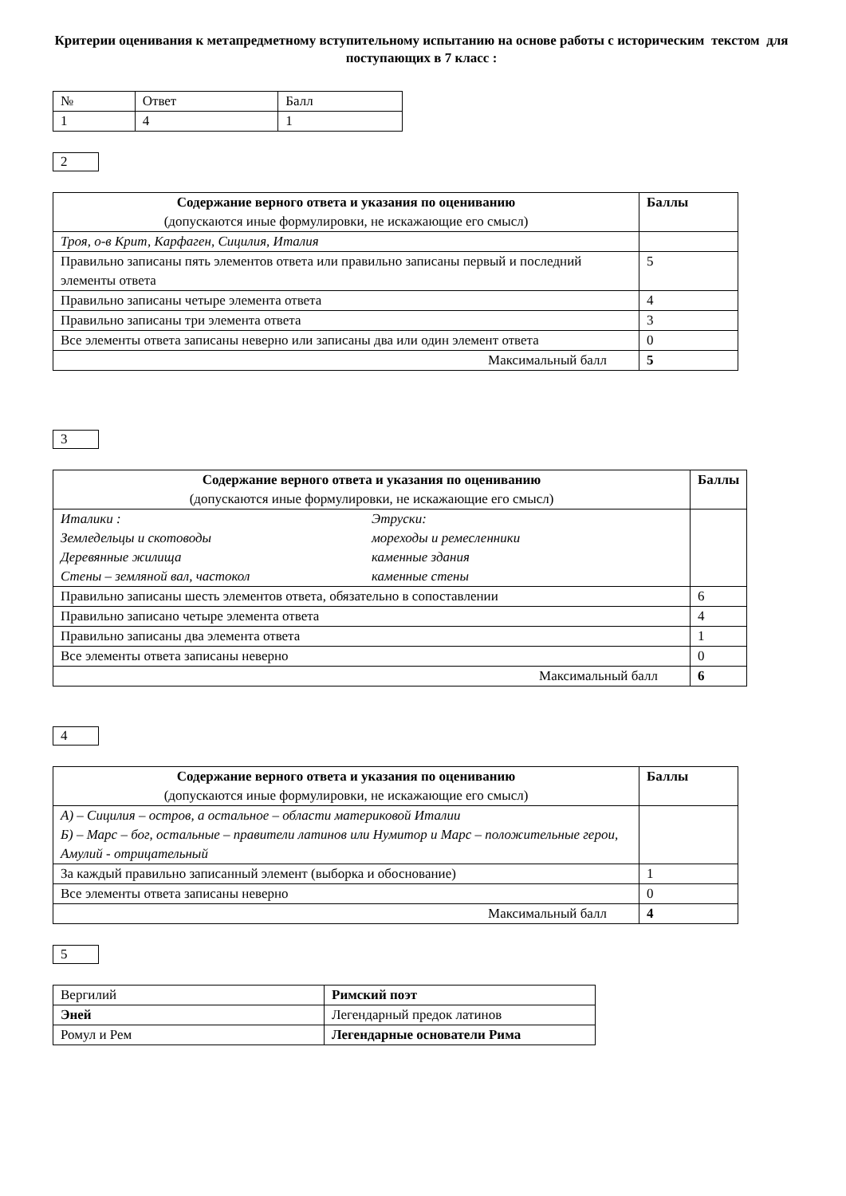Критерии оценивания к метапредметному вступительному испытанию на основе работы с историческим текстом для поступающих в 7 класс :
| № | Ответ | Балл |
| 1 | 4 | 1 |
2
| Содержание верного ответа и указания по оцениванию (допускаются иные формулировки, не искажающие его смысл) | Баллы |
| --- | --- |
| Троя, о-в Крит, Карфаген, Сицилия, Италия | |
| Правильно записаны пять элементов ответа или правильно записаны первый и последний элементы ответа | 5 |
| Правильно записаны четыре элемента ответа | 4 |
| Правильно записаны три элемента ответа | 3 |
| Все элементы ответа записаны неверно или записаны два или один элемент ответа | 0 |
| Максимальный балл | 5 |
3
| Содержание верного ответа и указания по оцениванию (допускаются иные формулировки, не искажающие его смысл) | Баллы |
| --- | --- |
| Италики : Этруски: Земледельцы и скотоводы мореходы и ремесленники Деревянные жилища каменные здания Стены – земляной вал, частокол каменные стены | |
| Правильно записаны шесть элементов ответа, обязательно в сопоставлении | 6 |
| Правильно записано четыре элемента ответа | 4 |
| Правильно записаны два элемента ответа | 1 |
| Все элементы ответа записаны неверно | 0 |
| Максимальный балл | 6 |
4
| Содержание верного ответа и указания по оцениванию (допускаются иные формулировки, не искажающие его смысл) | Баллы |
| --- | --- |
| А) – Сицилия – остров, а остальное – области материковой Италии Б) – Марс – бог, остальные – правители латинов или Нумитор и Марс – положительные герои, Амулий - отрицательный | |
| За каждый правильно записанный элемент (выборка и обоснование) | 1 |
| Все элементы ответа записаны неверно | 0 |
| Максимальный балл | 4 |
5
| Вергилий | Римский поэт |
| Эней | Легендарный предок латинов |
| Ромул и Рем | Легендарные основатели Рима |